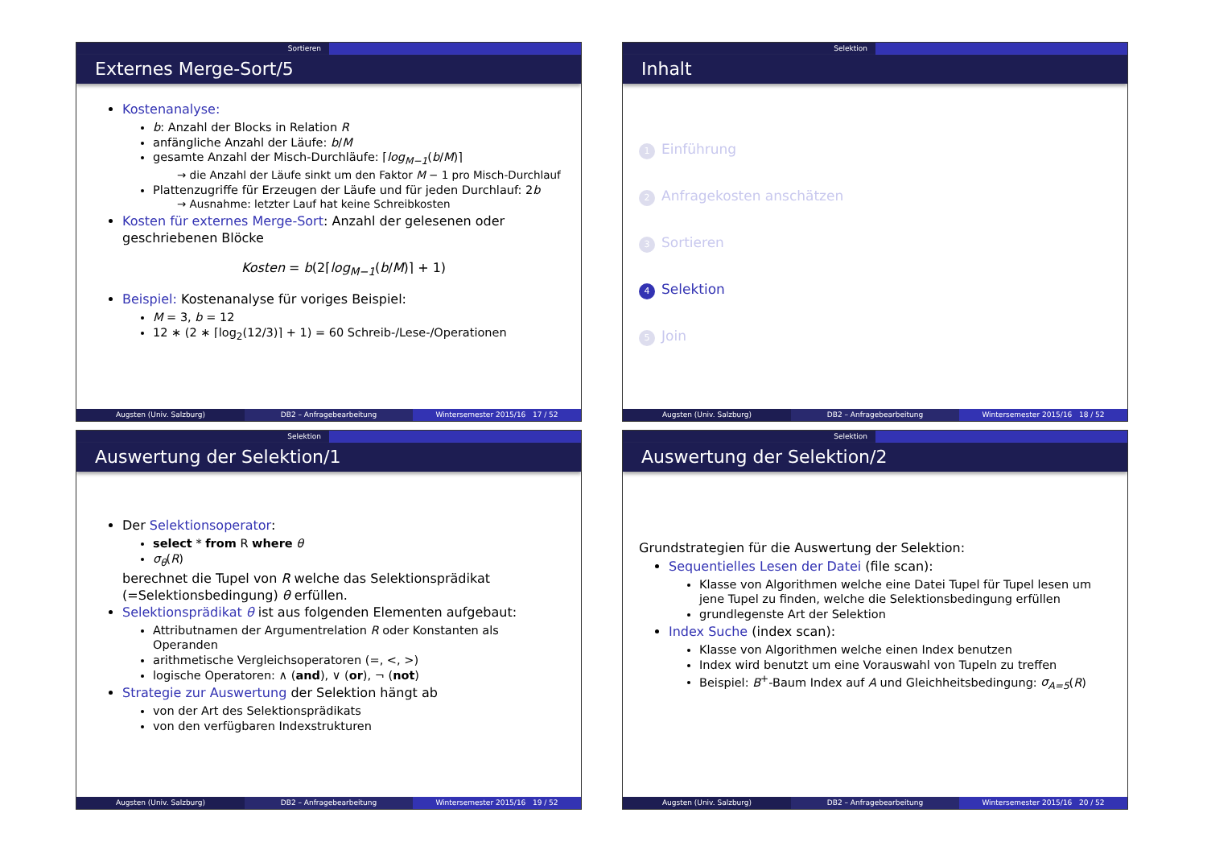Sortieren
Externes Merge-Sort/5
Kostenanalyse:
b: Anzahl der Blocks in Relation R
anfängliche Anzahl der Läufe: b/M
gesamte Anzahl der Misch-Durchläufe: ⌈log<sub>M−1</sub>(b/M)⌉
→ die Anzahl der Läufe sinkt um den Faktor M − 1 pro Misch-Durchlauf
Plattenzugriffe für Erzeugen der Läufe und für jeden Durchlauf: 2b
→ Ausnahme: letzter Lauf hat keine Schreibkosten
Kosten für externes Merge-Sort: Anzahl der gelesenen oder geschriebenen Blöcke
Kosten = b(2⌈log<sub>M−1</sub>(b/M)⌉ + 1)
Beispiel: Kostenanalyse für voriges Beispiel:
M = 3, b = 12
12 ∗ (2 ∗ ⌈log<sub>2</sub>(12/3)⌉ + 1) = 60 Schreib-/Lese-/Operationen
Augsten (Univ. Salzburg) DB2 – Anfragebearbeitung Wintersemester 2015/16 17 / 52
Selektion
Inhalt
1 Einführung
2 Anfragekosten anschätzen
3 Sortieren
4 Selektion
5 Join
Augsten (Univ. Salzburg) DB2 – Anfragebearbeitung Wintersemester 2015/16 18 / 52
Selektion
Auswertung der Selektion/1
Der Selektionsoperator:
select * from R where θ
σ<sub>θ</sub>(R)
berechnet die Tupel von R welche das Selektionsprädikat (=Selektionsbedingung) θ erfüllen.
Selektionsprädikat θ ist aus folgenden Elementen aufgebaut:
Attributnamen der Argumentrelation R oder Konstanten als Operanden
arithmetische Vergleichsoperatoren (=, <, >)
logische Operatoren: ∧ (and), ∨ (or), ¬ (not)
Strategie zur Auswertung der Selektion hängt ab
von der Art des Selektionsprädikats
von den verfügbaren Indexstrukturen
Augsten (Univ. Salzburg) DB2 – Anfragebearbeitung Wintersemester 2015/16 19 / 52
Selektion
Auswertung der Selektion/2
Grundstrategien für die Auswertung der Selektion:
Sequentielles Lesen der Datei (file scan):
Klasse von Algorithmen welche eine Datei Tupel für Tupel lesen um jene Tupel zu finden, welche die Selektionsbedingung erfüllen
grundlegenste Art der Selektion
Index Suche (index scan):
Klasse von Algorithmen welche einen Index benutzen
Index wird benutzt um eine Vorauswahl von Tupeln zu treffen
Beispiel: B<sup>+</sup>-Baum Index auf A und Gleichheitsbedingung: σ<sub>A=5</sub>(R)
Augsten (Univ. Salzburg) DB2 – Anfragebearbeitung Wintersemester 2015/16 20 / 52